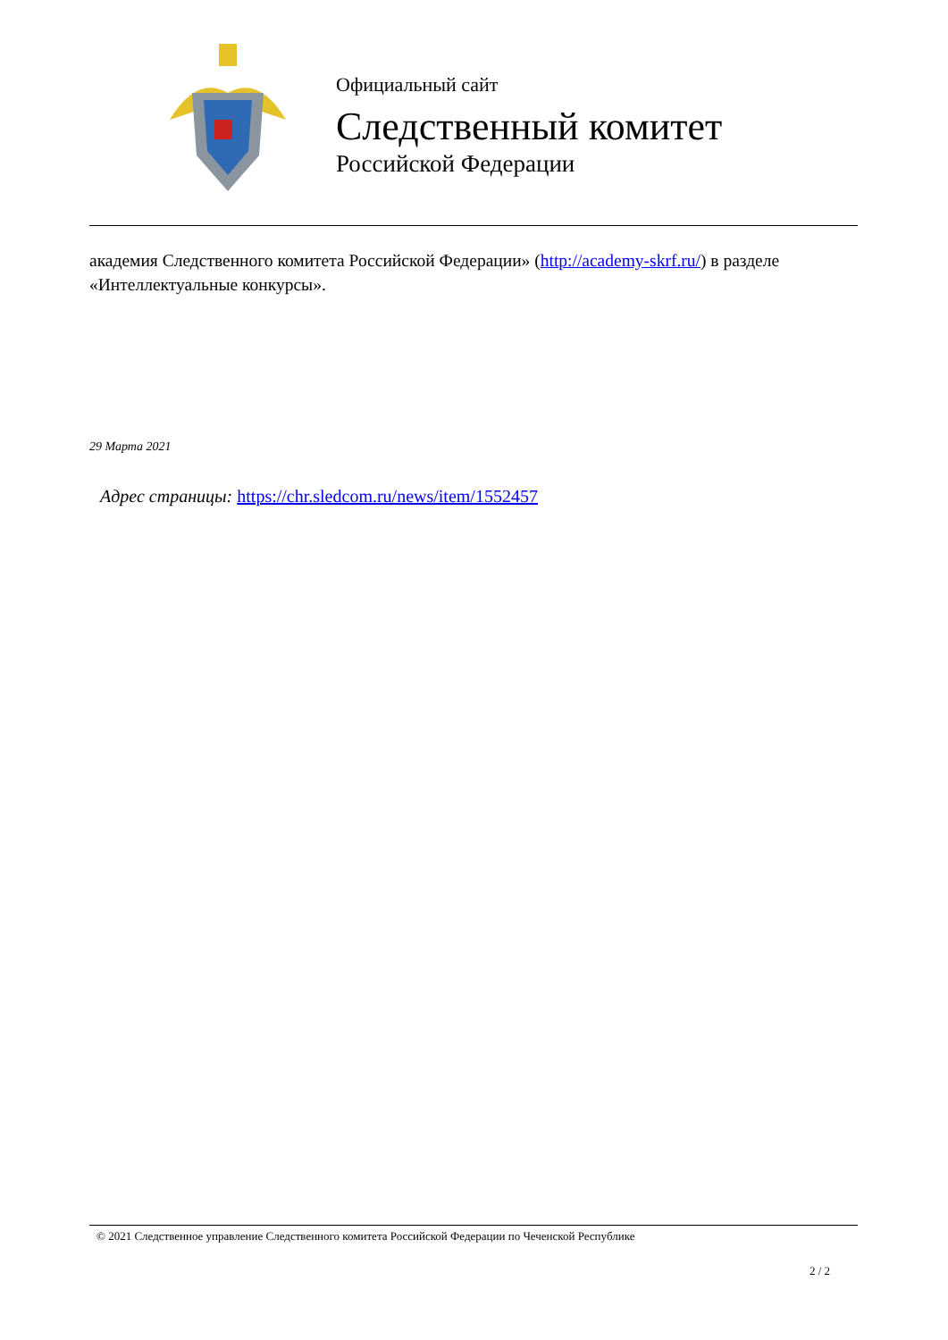Официальный сайт
Следственный комитет
Российской Федерации
академия Следственного комитета Российской Федерации» (http://academy-skrf.ru/) в разделе «Интеллектуальные конкурсы».
29 Марта 2021
Адрес страницы: https://chr.sledcom.ru/news/item/1552457
© 2021 Следственное управление Следственного комитета Российской Федерации по Чеченской Республике
2 / 2